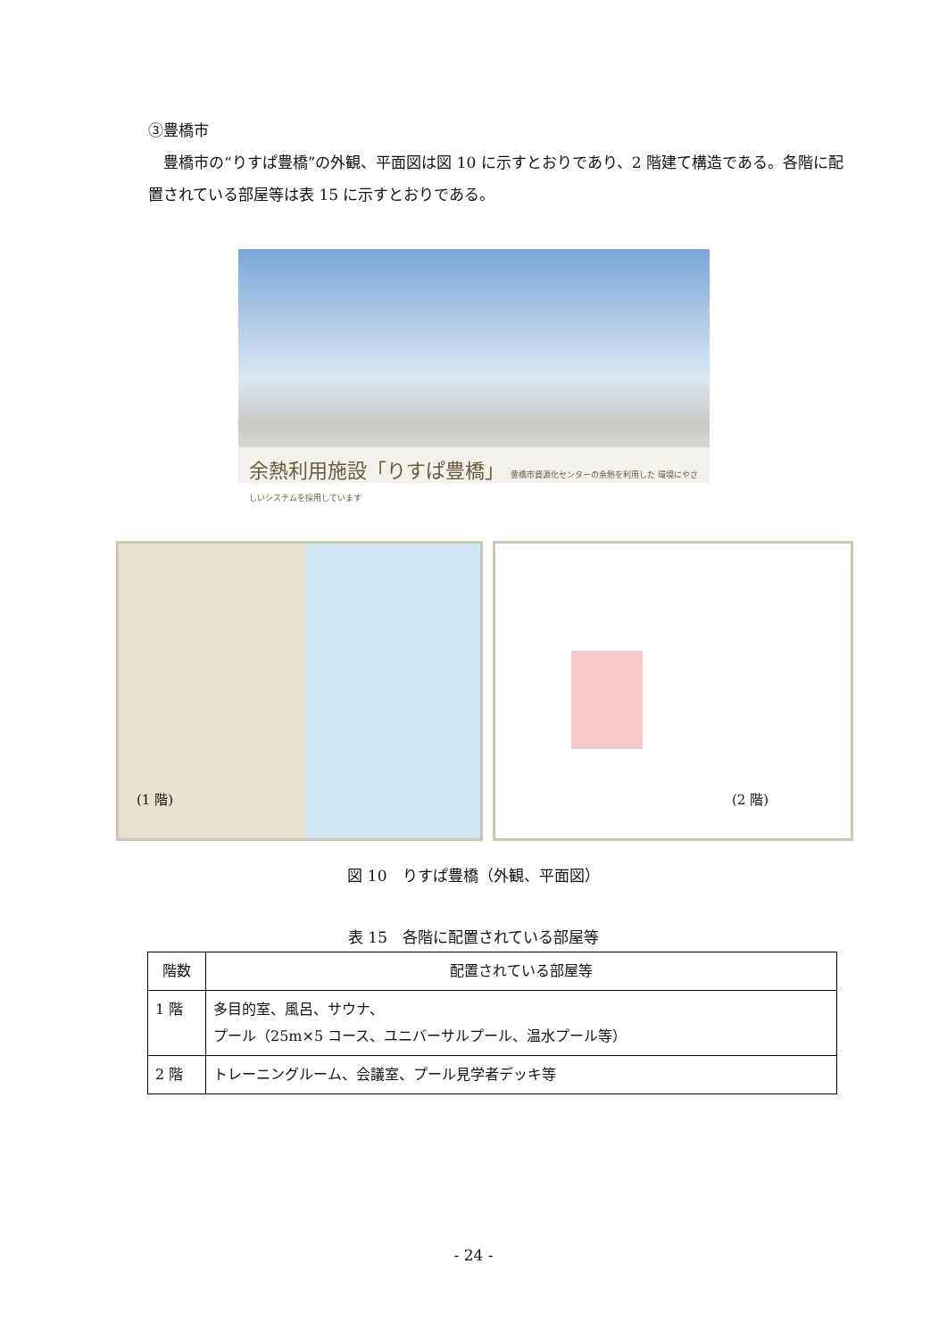③豊橋市
　豊橋市の“りすぱ豊橋”の外観、平面図は図 10 に示すとおりであり、2 階建て構造である。各階に配置されている部屋等は表 15 に示すとおりである。
余熱利用施設「りすぱ豊橋」 豊橋市資源化センターの余熱を利用した 環境にやさしいシステムを採用しています
(1 階) (2 階)
図 10　りすぱ豊橋（外観、平面図）
表 15　各階に配置されている部屋等
| 階数 | 配置されている部屋等 |
| --- | --- |
| 1 階 | 多目的室、風呂、サウナ、 プール（25m×5 コース、ユニバーサルプール、温水プール等） |
| 2 階 | トレーニングルーム、会議室、プール見学者デッキ等 |
- 24 -